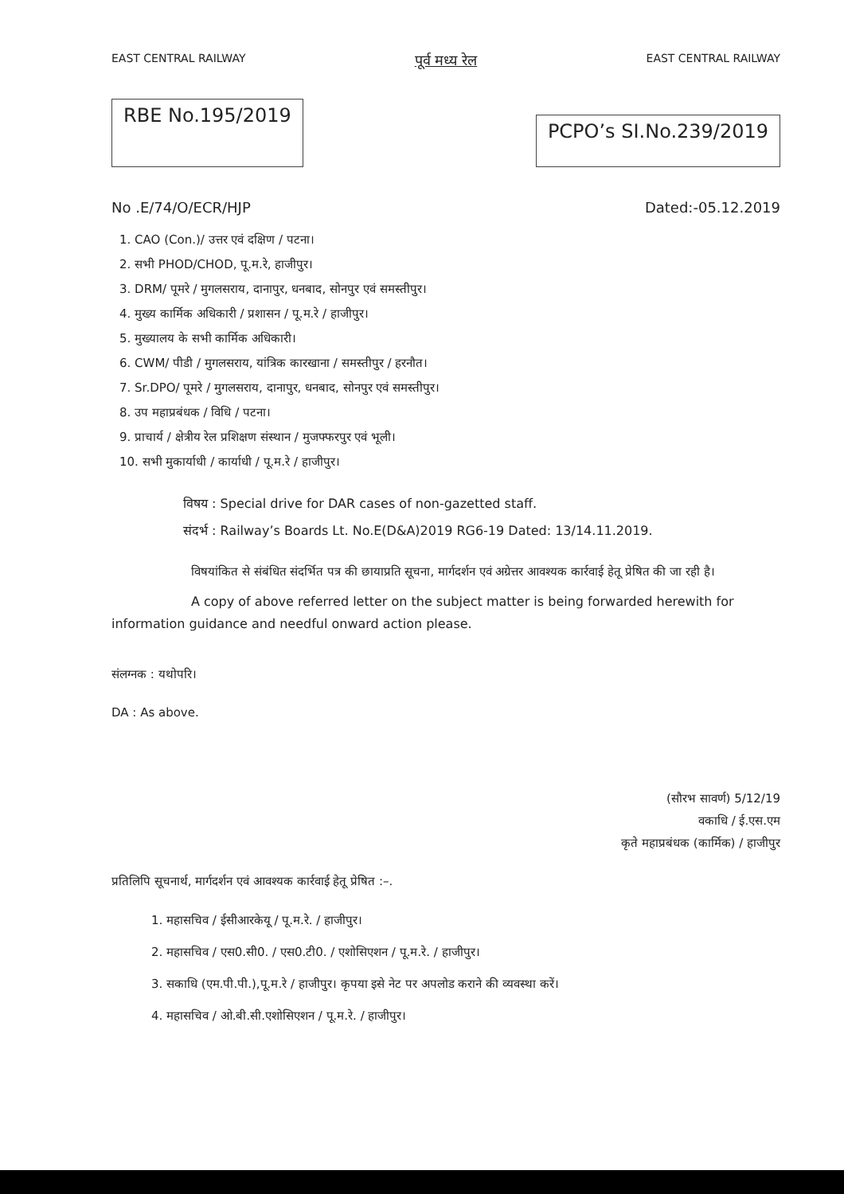EAST CENTRAL RAILWAY पूर्व मध्य रेल EAST CENTRAL RAILWAY
RBE No.195/2019
PCPO’s SI.No.239/2019
No .E/74/O/ECR/HJP Dated:-05.12.2019
1. CAO (Con.)/ उत्तर एवं दक्षिण / पटना।
2. सभी PHOD/CHOD, पू.म.रे, हाजीपुर।
3. DRM/ पूमरे / मुगलसराय, दानापुर, धनबाद, सोनपुर एवं समस्तीपुर।
4. मुख्य कार्मिक अधिकारी / प्रशासन / पू.म.रे / हाजीपुर।
5. मुख्यालय के सभी कार्मिक अधिकारी।
6. CWM/ पीडी / मुगलसराय, यांत्रिक कारखाना / समस्तीपुर / हरनौत।
7. Sr.DPO/ पूमरे / मुगलसराय, दानापुर, धनबाद, सोनपुर एवं समस्तीपुर।
8. उप महाप्रबंधक / विधि / पटना।
9. प्राचार्य / क्षेत्रीय रेल प्रशिक्षण संस्थान / मुजफ्फरपुर एवं भूली।
10. सभी मुकार्याधी / कार्याधी / पू.म.रे / हाजीपुर।
विषय : Special drive for DAR cases of non-gazetted staff.
संदर्भ : Railway’s Boards Lt. No.E(D&A)2019 RG6-19 Dated: 13/14.11.2019.
विषयांकित से संबंधित संदर्भित पत्र की छायाप्रति सूचना, मार्गदर्शन एवं अग्रेत्तर आवश्यक कार्रवाई हेतू प्रेषित की जा रही है।
A copy of above referred letter on the subject matter is being forwarded herewith for information guidance and needful onward action please.
संलग्नक : यथोपरि।
DA : As above.
(सौरभ सावर्ण) 5/12/19
वकाधि / ई.एस.एम
कृते महाप्रबंधक (कार्मिक) / हाजीपुर
प्रतिलिपि सूचनार्थ, मार्गदर्शन एवं आवश्यक कार्रवाई हेतू प्रेषित :–.
1. महासचिव / ईसीआरकेयू / पू.म.रे. / हाजीपुर।
2. महासचिव / एस0.सी0. / एस0.टी0. / एशोसिएशन / पू.म.रे. / हाजीपुर।
3. सकाधि (एम.पी.पी.),पू.म.रे / हाजीपुर। कृपया इसे नेट पर अपलोड कराने की व्यवस्था करें।
4. महासचिव / ओ.बी.सी.एशोसिएशन / पू.म.रे. / हाजीपुर।